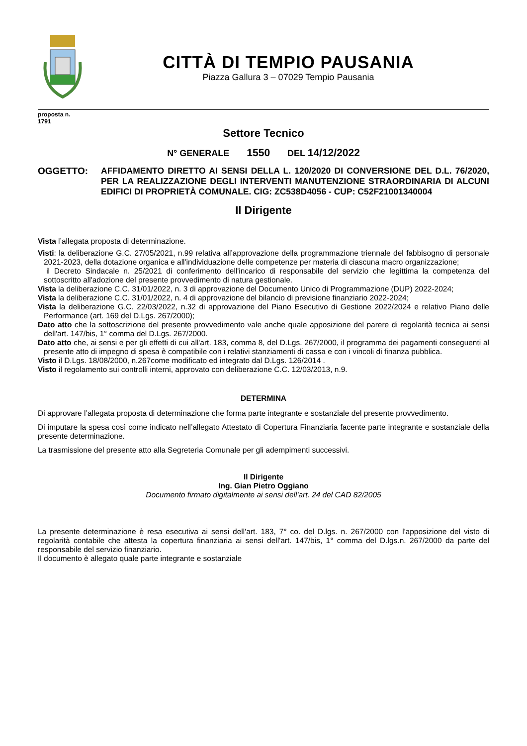CITTÀ DI TEMPIO PAUSANIA
Piazza Gallura 3 – 07029 Tempio Pausania
proposta n.
1791
Settore Tecnico
N° GENERALE 1550 DEL 14/12/2022
OGGETTO: AFFIDAMENTO DIRETTO AI SENSI DELLA L. 120/2020 DI CONVERSIONE DEL D.L. 76/2020, PER LA REALIZZAZIONE DEGLI INTERVENTI MANUTENZIONE STRAORDINARIA DI ALCUNI EDIFICI DI PROPRIETÀ COMUNALE. CIG: ZC538D4056 - CUP: C52F21001340004
Il Dirigente
Vista l’allegata proposta di determinazione.
Visti: la deliberazione G.C. 27/05/2021, n.99 relativa all’approvazione della programmazione triennale del fabbisogno di personale 2021-2023, della dotazione organica e all'individuazione delle competenze per materia di ciascuna macro organizzazione;
il Decreto Sindacale n. 25/2021 di conferimento dell'incarico di responsabile del servizio che legittima la competenza del sottoscritto all'adozione del presente provvedimento di natura gestionale.
Vista la deliberazione C.C. 31/01/2022, n. 3 di approvazione del Documento Unico di Programmazione (DUP) 2022-2024;
Vista la deliberazione C.C. 31/01/2022, n. 4 di approvazione del bilancio di previsione finanziario 2022-2024;
Vista la deliberazione G.C. 22/03/2022, n.32 di approvazione del Piano Esecutivo di Gestione 2022/2024 e relativo Piano delle Performance (art. 169 del D.Lgs. 267/2000);
Dato atto che la sottoscrizione del presente provvedimento vale anche quale apposizione del parere di regolarità tecnica ai sensi dell'art. 147/bis, 1° comma del D.Lgs. 267/2000.
Dato atto che, ai sensi e per gli effetti di cui all'art. 183, comma 8, del D.Lgs. 267/2000, il programma dei pagamenti conseguenti al presente atto di impegno di spesa è compatibile con i relativi stanziamenti di cassa e con i vincoli di finanza pubblica.
Visto il D.Lgs. 18/08/2000, n.267come modificato ed integrato dal D.Lgs. 126/2014 .
Visto il regolamento sui controlli interni, approvato con deliberazione C.C. 12/03/2013, n.9.
DETERMINA
Di approvare l’allegata proposta di determinazione che forma parte integrante e sostanziale del presente provvedimento.
Di imputare la spesa così come indicato nell’allegato Attestato di Copertura Finanziaria facente parte integrante e sostanziale della presente determinazione.
La trasmissione del presente atto alla Segreteria Comunale per gli adempimenti successivi.
Il Dirigente
Ing. Gian Pietro Oggiano
Documento firmato digitalmente ai sensi dell'art. 24 del CAD 82/2005
La presente determinazione è resa esecutiva ai sensi dell'art. 183, 7° co. del D.lgs. n. 267/2000 con l'apposizione del visto di regolarità contabile che attesta la copertura finanziaria ai sensi dell'art. 147/bis, 1° comma del D.lgs.n. 267/2000 da parte del responsabile del servizio finanziario.
Il documento è allegato quale parte integrante e sostanziale